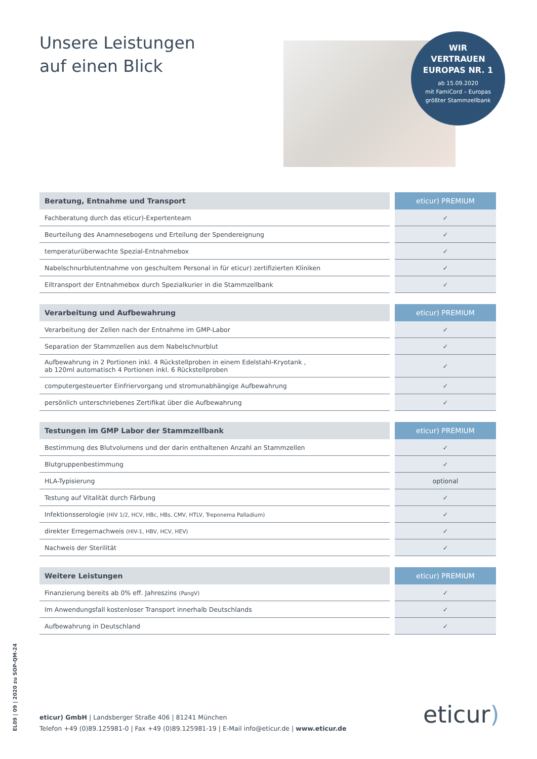Unsere Leistungen
auf einen Blick
WIR
VERTRAUEN
EUROPAS NR. 1
ab 15.09.2020
mit FamiCord – Europas
größter Stammzellbank
| Beratung, Entnahme und Transport | | eticur) PREMIUM |
| --- | --- | --- |
| Fachberatung durch das eticur)-Expertenteam | | ✓ |
| Beurteilung des Anamnesebogens und Erteilung der Spendereignung | | ✓ |
| temperaturüberwachte Spezial-Entnahmebox | | ✓ |
| Nabelschnurblutentnahme von geschultem Personal in für eticur) zertifizierten Kliniken | | ✓ |
| Eiltransport der Entnahmebox durch Spezialkurier in die Stammzellbank | | ✓ |
| Verarbeitung und Aufbewahrung | | eticur) PREMIUM |
| --- | --- | --- |
| Verarbeitung der Zellen nach der Entnahme im GMP-Labor | | ✓ |
| Separation der Stammzellen aus dem Nabelschnurblut | | ✓ |
| Aufbewahrung in 2 Portionen inkl. 4 Rückstellproben in einem Edelstahl-Kryotank , ab 120ml automatisch 4 Portionen inkl. 6 Rückstellproben | | ✓ |
| computergesteuerter Einfriervorgang und stromunabhängige Aufbewahrung | | ✓ |
| persönlich unterschriebenes Zertifikat über die Aufbewahrung | | ✓ |
| Testungen im GMP Labor der Stammzellbank | | eticur) PREMIUM |
| --- | --- | --- |
| Bestimmung des Blutvolumens und der darin enthaltenen Anzahl an Stammzellen | | ✓ |
| Blutgruppenbestimmung | | ✓ |
| HLA-Typisierung | | optional |
| Testung auf Vitalität durch Färbung | | ✓ |
| Infektionsserologie (HIV 1/2, HCV, HBc, HBs, CMV, HTLV, Treponema Palladium) | | ✓ |
| direkter Erregernachweis (HIV-1, HBV, HCV, HEV) | | ✓ |
| Nachweis der Sterilität | | ✓ |
| Weitere Leistungen | | eticur) PREMIUM |
| --- | --- | --- |
| Finanzierung bereits ab 0% eff. Jahreszins (PangV) | | ✓ |
| Im Anwendungsfall kostenloser Transport innerhalb Deutschlands | | ✓ |
| Aufbewahrung in Deutschland | | ✓ |
EL09 | 09 | 2020 zu SOP-QM-24
eticur) GmbH | Landsberger Straße 406 | 81241 München
Telefon +49 (0)89.125981-0 | Fax +49 (0)89.125981-19 | E-Mail info@eticur.de | www.eticur.de
eticur)